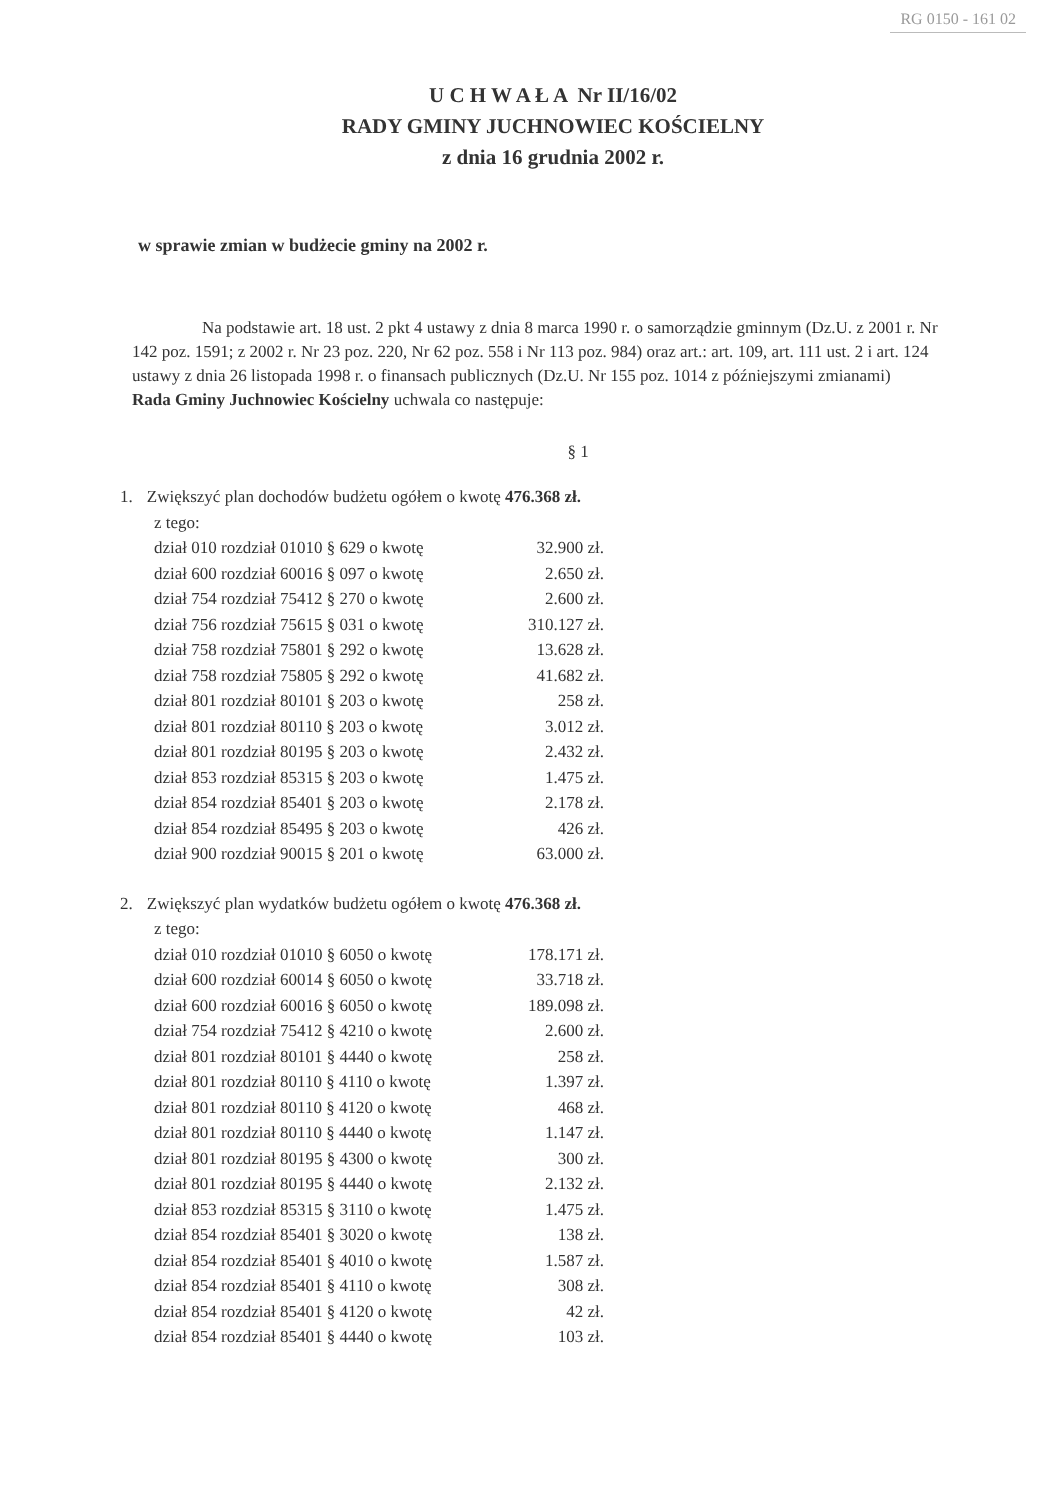RG 0150 - 161 02
U C H W A Ł A Nr II/16/02
RADY GMINY JUCHNOWIEC KOŚCIELNY
z dnia 16 grudnia 2002 r.
w sprawie zmian w budżecie gminy na 2002 r.
Na podstawie art. 18 ust. 2 pkt 4 ustawy z dnia 8 marca 1990 r. o samorządzie gminnym (Dz.U. z 2001 r. Nr 142 poz. 1591; z 2002 r. Nr 23 poz. 220, Nr 62 poz. 558 i Nr 113 poz. 984) oraz art.: art. 109, art. 111 ust. 2 i art. 124 ustawy z dnia 26 listopada 1998 r. o finansach publicznych (Dz.U. Nr 155 poz. 1014 z późniejszymi zmianami)
Rada Gminy Juchnowiec Kościelny uchwala co następuje:
§ 1
1. Zwiększyć plan dochodów budżetu ogółem o kwotę 476.368 zł.
z tego:
dział 010 rozdział 01010 § 629 o kwotę 32.900 zł.
dział 600 rozdział 60016 § 097 o kwotę 2.650 zł.
dział 754 rozdział 75412 § 270 o kwotę 2.600 zł.
dział 756 rozdział 75615 § 031 o kwotę 310.127 zł.
dział 758 rozdział 75801 § 292 o kwotę 13.628 zł.
dział 758 rozdział 75805 § 292 o kwotę 41.682 zł.
dział 801 rozdział 80101 § 203 o kwotę 258 zł.
dział 801 rozdział 80110 § 203 o kwotę 3.012 zł.
dział 801 rozdział 80195 § 203 o kwotę 2.432 zł.
dział 853 rozdział 85315 § 203 o kwotę 1.475 zł.
dział 854 rozdział 85401 § 203 o kwotę 2.178 zł.
dział 854 rozdział 85495 § 203 o kwotę 426 zł.
dział 900 rozdział 90015 § 201 o kwotę 63.000 zł.
2. Zwiększyć plan wydatków budżetu ogółem o kwotę 476.368 zł.
z tego:
dział 010 rozdział 01010 § 6050 o kwotę 178.171 zł.
dział 600 rozdział 60014 § 6050 o kwotę 33.718 zł.
dział 600 rozdział 60016 § 6050 o kwotę 189.098 zł.
dział 754 rozdział 75412 § 4210 o kwotę 2.600 zł.
dział 801 rozdział 80101 § 4440 o kwotę 258 zł.
dział 801 rozdział 80110 § 4110 o kwotę 1.397 zł.
dział 801 rozdział 80110 § 4120 o kwotę 468 zł.
dział 801 rozdział 80110 § 4440 o kwotę 1.147 zł.
dział 801 rozdział 80195 § 4300 o kwotę 300 zł.
dział 801 rozdział 80195 § 4440 o kwotę 2.132 zł.
dział 853 rozdział 85315 § 3110 o kwotę 1.475 zł.
dział 854 rozdział 85401 § 3020 o kwotę 138 zł.
dział 854 rozdział 85401 § 4010 o kwotę 1.587 zł.
dział 854 rozdział 85401 § 4110 o kwotę 308 zł.
dział 854 rozdział 85401 § 4120 o kwotę 42 zł.
dział 854 rozdział 85401 § 4440 o kwotę 103 zł.